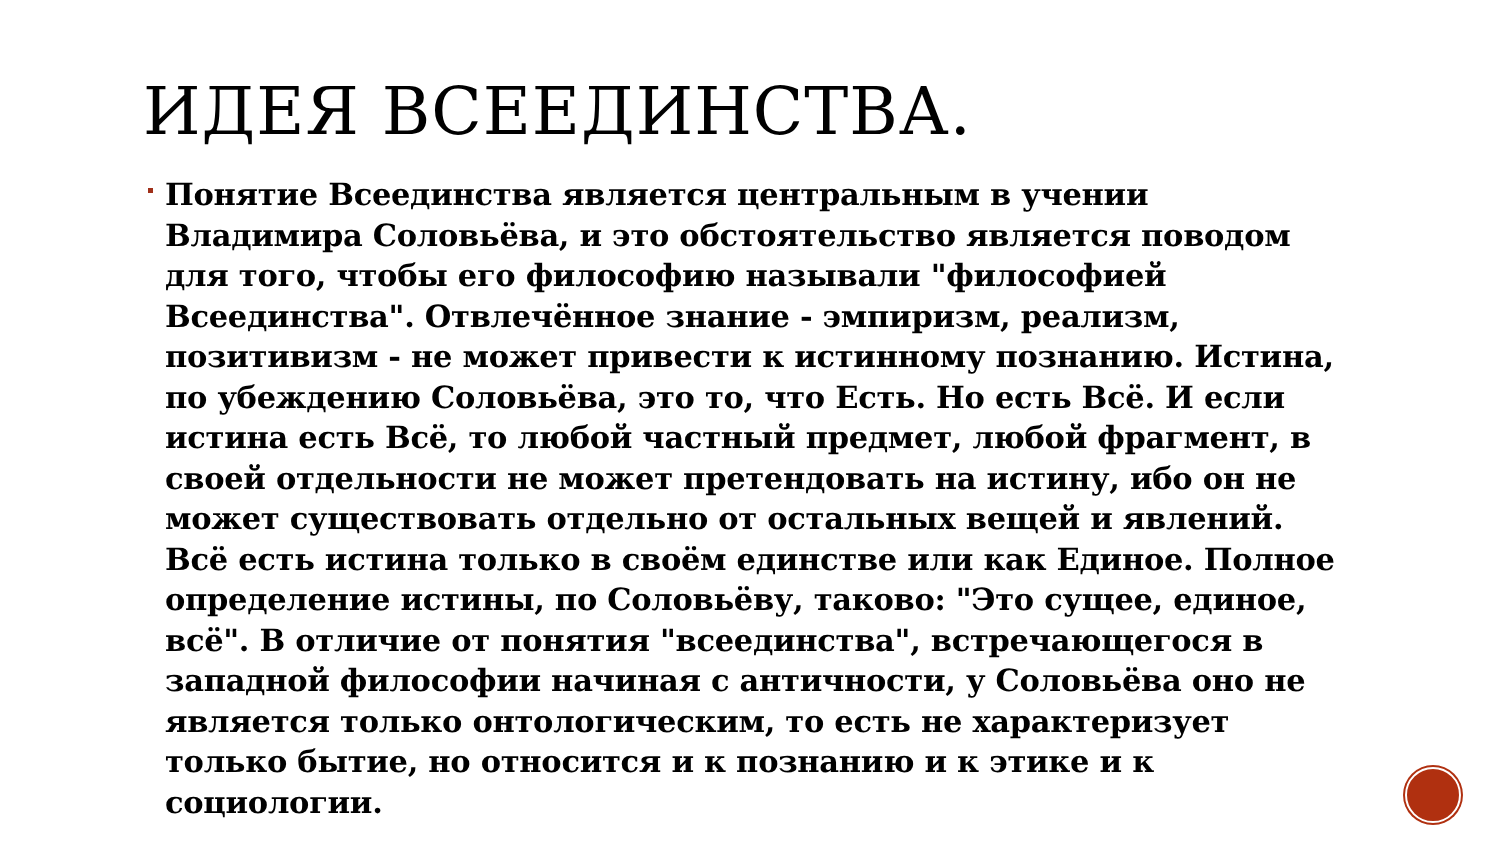ИДЕЯ ВСЕЕДИНСТВА.
Понятие Всеединства является центральным в учении Владимира Соловьёва, и это обстоятельство является поводом для того, чтобы его философию называли "философией Всеединства". Отвлечённое знание - эмпиризм, реализм, позитивизм - не может привести к истинному познанию. Истина, по убеждению Соловьёва, это то, что Есть. Но есть Всё. И если истина есть Всё, то любой частный предмет, любой фрагмент, в своей отдельности не может претендовать на истину, ибо он не может существовать отдельно от остальных вещей и явлений. Всё есть истина только в своём единстве или как Единое. Полное определение истины, по Соловьёву, таково: "Это сущее, единое, всё". В отличие от понятия "всеединства", встречающегося в западной философии начиная с античности, у Соловьёва оно не является только онтологическим, то есть не характеризует только бытие, но относится и к познанию и к этике и к социологии.